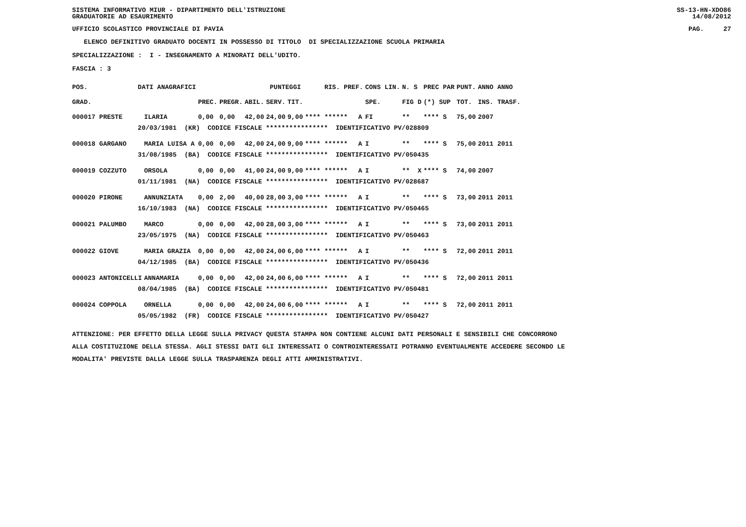SISTEMA INFORMATIVO MIUR - DIPARTIMENTO DELL'ISTRUZIONE
GRADUATORIE AD ESAURIMENTO SS-13-HN-XDO86
14/08/2012
UFFICIO SCOLASTICO PROVINCIALE DI PAVIA PAG. 27
ELENCO DEFINITIVO GRADUATO DOCENTI IN POSSESSO DI TITOLO DI SPECIALIZZAZIONE SCUOLA PRIMARIA
SPECIALIZZAZIONE : I - INSEGNAMENTO A MINORATI DELL'UDITO.
FASCIA : 3
| POS. | DATI ANAGRAFICI | | | PUNTEGGI | | | | RIS. PREF. | | CONS LIN. | N. S | PREC PAR | PUNT. | ANNO ANNO |
| GRAD. | | | PREC. | PREGR. | ABIL. | SERV. | TIT. | | | SPE. | FIG D | (*) SUP | TOT. | INS. TRASF. |
| 000017 PRESTE | | ILARIA | 0,00 | 0,00 | 42,00 | 24,00 | 9,00 | **** ****** | A | FI | ** | **** S | 75,00 | 2007 |
| | 20/03/1981 (KR) CODICE FISCALE **************** IDENTIFICATIVO PV/028809 | | | | | | | | | | | | | |
| 000018 GARGANO | | MARIA LUISA A | 0,00 | 0,00 | 42,00 | 24,00 | 9,00 | **** ****** | A | I | ** | **** S | 75,00 | 2011 2011 |
| | 31/08/1985 (BA) CODICE FISCALE **************** IDENTIFICATIVO PV/050435 | | | | | | | | | | | | | |
| 000019 COZZUTO | | ORSOLA | 0,00 | 0,00 | 41,00 | 24,00 | 9,00 | **** ****** | A | I | ** X | **** S | 74,00 | 2007 |
| | 01/11/1981 (NA) CODICE FISCALE **************** IDENTIFICATIVO PV/028687 | | | | | | | | | | | | | |
| 000020 PIRONE | | ANNUNZIATA | 0,00 | 2,00 | 40,00 | 28,00 | 3,00 | **** ****** | A | I | ** | **** S | 73,00 | 2011 2011 |
| | 16/10/1983 (NA) CODICE FISCALE **************** IDENTIFICATIVO PV/050465 | | | | | | | | | | | | | |
| 000021 PALUMBO | | MARCO | 0,00 | 0,00 | 42,00 | 28,00 | 3,00 | **** ****** | A | I | ** | **** S | 73,00 | 2011 2011 |
| | 23/05/1975 (NA) CODICE FISCALE **************** IDENTIFICATIVO PV/050463 | | | | | | | | | | | | | |
| 000022 GIOVE | | MARIA GRAZIA | 0,00 | 0,00 | 42,00 | 24,00 | 6,00 | **** ****** | A | I | ** | **** S | 72,00 | 2011 2011 |
| | 04/12/1985 (BA) CODICE FISCALE **************** IDENTIFICATIVO PV/050436 | | | | | | | | | | | | | |
| 000023 ANTONICELLI | | ANNAMARIA | 0,00 | 0,00 | 42,00 | 24,00 | 6,00 | **** ****** | A | I | ** | **** S | 72,00 | 2011 2011 |
| | 08/04/1985 (BA) CODICE FISCALE **************** IDENTIFICATIVO PV/050481 | | | | | | | | | | | | | |
| 000024 COPPOLA | | ORNELLA | 0,00 | 0,00 | 42,00 | 24,00 | 6,00 | **** ****** | A | I | ** | **** S | 72,00 | 2011 2011 |
| | 05/05/1982 (FR) CODICE FISCALE **************** IDENTIFICATIVO PV/050427 | | | | | | | | | | | | | |
ATTENZIONE: PER EFFETTO DELLA LEGGE SULLA PRIVACY QUESTA STAMPA NON CONTIENE ALCUNI DATI PERSONALI E SENSIBILI CHE CONCORRONO
ALLA COSTITUZIONE DELLA STESSA. AGLI STESSI DATI GLI INTERESSATI O CONTROINTERESSATI POTRANNO EVENTUALMENTE ACCEDERE SECONDO LE
MODALITA' PREVISTE DALLA LEGGE SULLA TRASPARENZA DEGLI ATTI AMMINISTRATIVI.